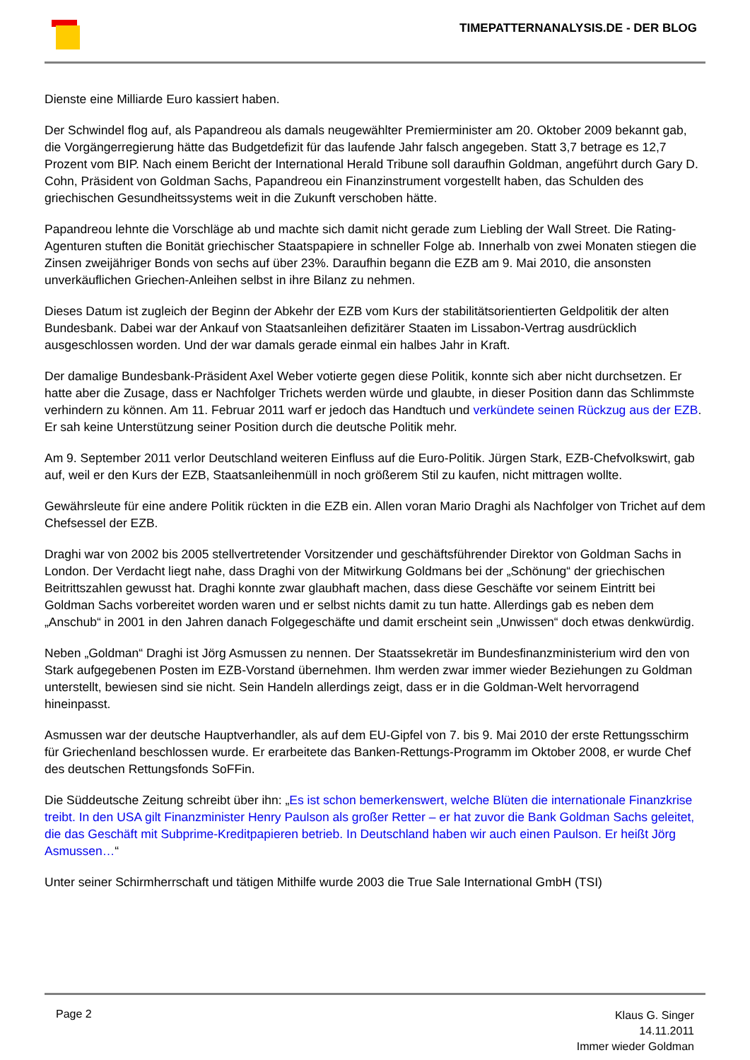TIMEPATTERNANALYSIS.DE - DER BLOG
Dienste eine Milliarde Euro kassiert haben.
Der Schwindel flog auf, als Papandreou als damals neugewählter Premierminister am 20. Oktober 2009 bekannt gab, die Vorgängerregierung hätte das Budgetdefizit für das laufende Jahr falsch angegeben. Statt 3,7 betrage es 12,7 Prozent vom BIP. Nach einem Bericht der International Herald Tribune soll daraufhin Goldman, angeführt durch Gary D. Cohn, Präsident von Goldman Sachs, Papandreou ein Finanzinstrument vorgestellt haben, das Schulden des griechischen Gesundheitssystems weit in die Zukunft verschoben hätte.
Papandreou lehnte die Vorschläge ab und machte sich damit nicht gerade zum Liebling der Wall Street. Die Rating-Agenturen stuften die Bonität griechischer Staatspapiere in schneller Folge ab. Innerhalb von zwei Monaten stiegen die Zinsen zweijähriger Bonds von sechs auf über 23%. Daraufhin begann die EZB am 9. Mai 2010, die ansonsten unverkäuflichen Griechen-Anleihen selbst in ihre Bilanz zu nehmen.
Dieses Datum ist zugleich der Beginn der Abkehr der EZB vom Kurs der stabilitätsorientierten Geldpolitik der alten Bundesbank. Dabei war der Ankauf von Staatsanleihen defizitärer Staaten im Lissabon-Vertrag ausdrücklich ausgeschlossen worden. Und der war damals gerade einmal ein halbes Jahr in Kraft.
Der damalige Bundesbank-Präsident Axel Weber votierte gegen diese Politik, konnte sich aber nicht durchsetzen. Er hatte aber die Zusage, dass er Nachfolger Trichets werden würde und glaubte, in dieser Position dann das Schlimmste verhindern zu können. Am 11. Februar 2011 warf er jedoch das Handtuch und verkündete seinen Rückzug aus der EZB. Er sah keine Unterstützung seiner Position durch die deutsche Politik mehr.
Am 9. September 2011 verlor Deutschland weiteren Einfluss auf die Euro-Politik. Jürgen Stark, EZB-Chefvolkswirt, gab auf, weil er den Kurs der EZB, Staatsanleihenmüll in noch größerem Stil zu kaufen, nicht mittragen wollte.
Gewährsleute für eine andere Politik rückten in die EZB ein. Allen voran Mario Draghi als Nachfolger von Trichet auf dem Chefsessel der EZB.
Draghi war von 2002 bis 2005 stellvertretender Vorsitzender und geschäftsführender Direktor von Goldman Sachs in London. Der Verdacht liegt nahe, dass Draghi von der Mitwirkung Goldmans bei der „Schönung“ der griechischen Beitrittszahlen gewusst hat. Draghi konnte zwar glaubhaft machen, dass diese Geschäfte vor seinem Eintritt bei Goldman Sachs vorbereitet worden waren und er selbst nichts damit zu tun hatte. Allerdings gab es neben dem „Anschub“ in 2001 in den Jahren danach Folgegeschäfte und damit erscheint sein „Unwissen“ doch etwas denkwürdig.
Neben „Goldman“ Draghi ist Jörg Asmussen zu nennen. Der Staatssekretär im Bundesfinanzministerium wird den von Stark aufgegebenen Posten im EZB-Vorstand übernehmen. Ihm werden zwar immer wieder Beziehungen zu Goldman unterstellt, bewiesen sind sie nicht. Sein Handeln allerdings zeigt, dass er in die Goldman-Welt hervorragend hineinpasst.
Asmussen war der deutsche Hauptverhandler, als auf dem EU-Gipfel von 7. bis 9. Mai 2010 der erste Rettungsschirm für Griechenland beschlossen wurde. Er erarbeitete das Banken-Rettungs-Programm im Oktober 2008, er wurde Chef des deutschen Rettungsfonds SoFFin.
Die Süddeutsche Zeitung schreibt über ihn: „Es ist schon bemerkenswert, welche Blüten die internationale Finanzkrise treibt. In den USA gilt Finanzminister Henry Paulson als großer Retter – er hat zuvor die Bank Goldman Sachs geleitet, die das Geschäft mit Subprime-Kreditpapieren betrieb. In Deutschland haben wir auch einen Paulson. Er heißt Jörg Asmussen…“
Unter seiner Schirmherrschaft und tätigen Mithilfe wurde 2003 die True Sale International GmbH (TSI)
Page 2
Klaus G. Singer
14.11.2011
Immer wieder Goldman